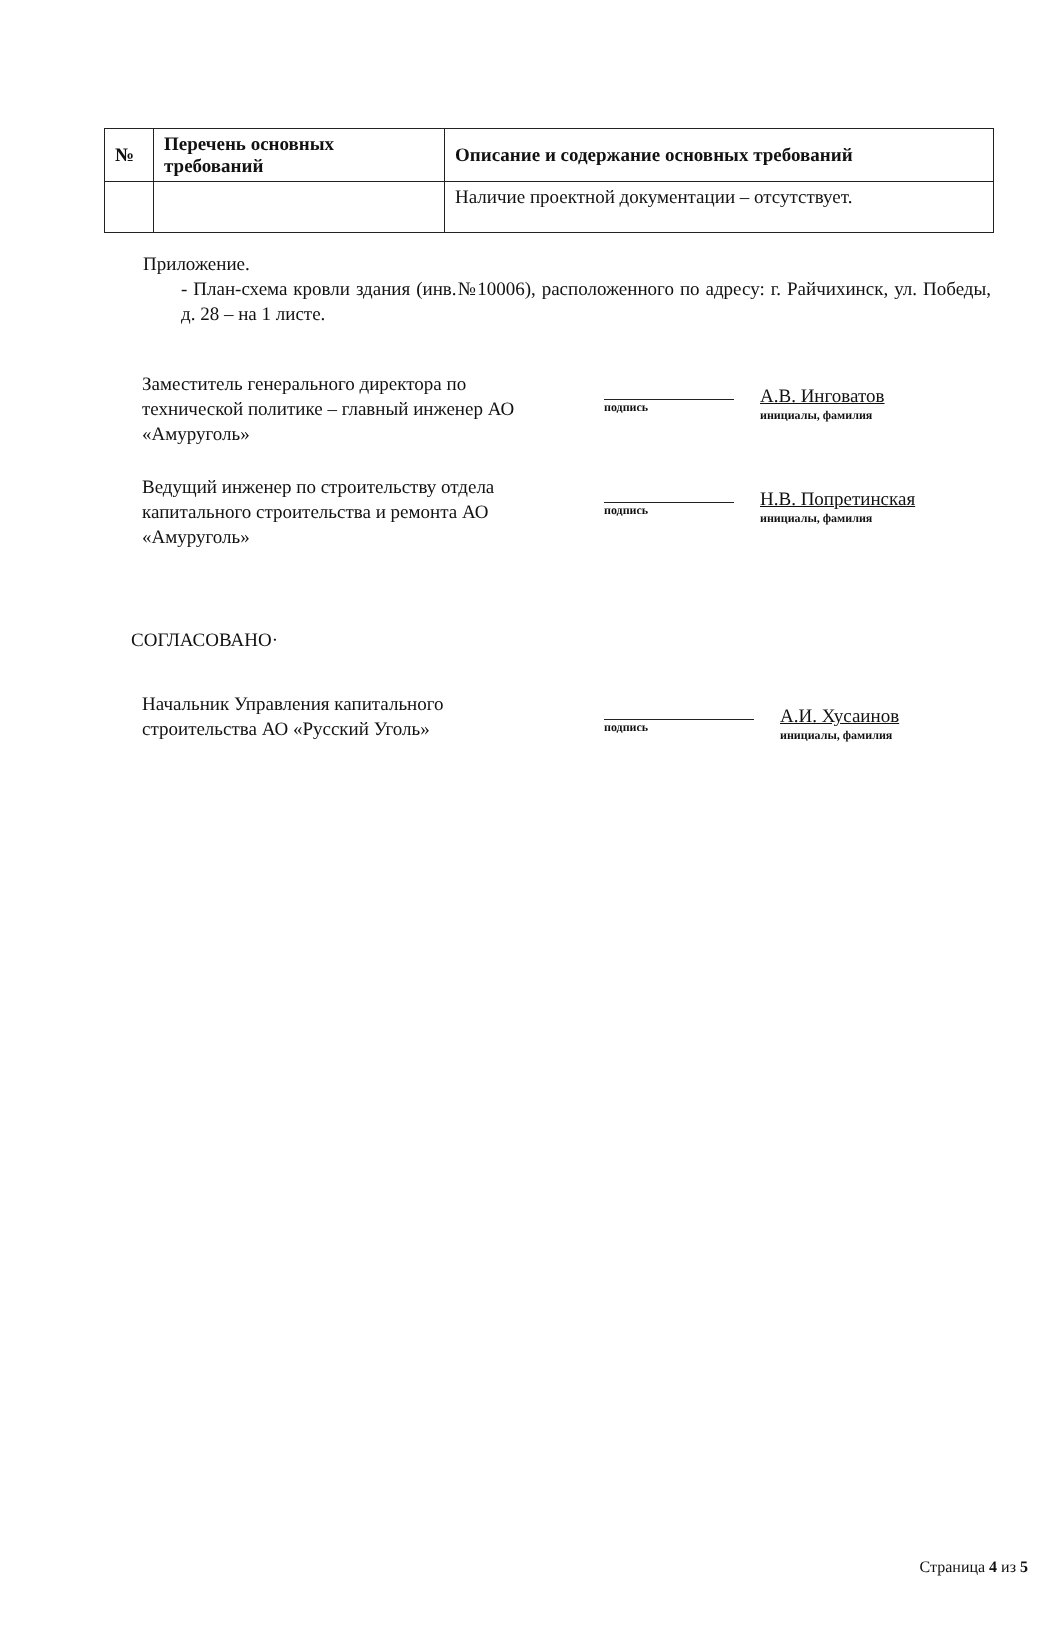| № | Перечень основных требований | Описание и содержание основных требований |
| --- | --- | --- |
| | | Наличие проектной документации – отсутствует. |
Приложение.
- План-схема кровли здания (инв.№10006), расположенного по адресу: г. Райчихинск, ул. Победы, д. 28 – на 1 листе.
Заместитель генерального директора по технической политике – главный инженер АО «Амуруголь»
подпись
А.В. Инговатов
инициалы, фамилия
Ведущий инженер по строительству отдела капитального строительства и ремонта АО «Амуруголь»
подпись
Н.В. Попретинская
инициалы, фамилия
СОГЛАСОВАНО·
Начальник Управления капитального строительства АО «Русский Уголь»
подпись
А.И. Хусаинов
инициалы, фамилия
Страница 4 из 5